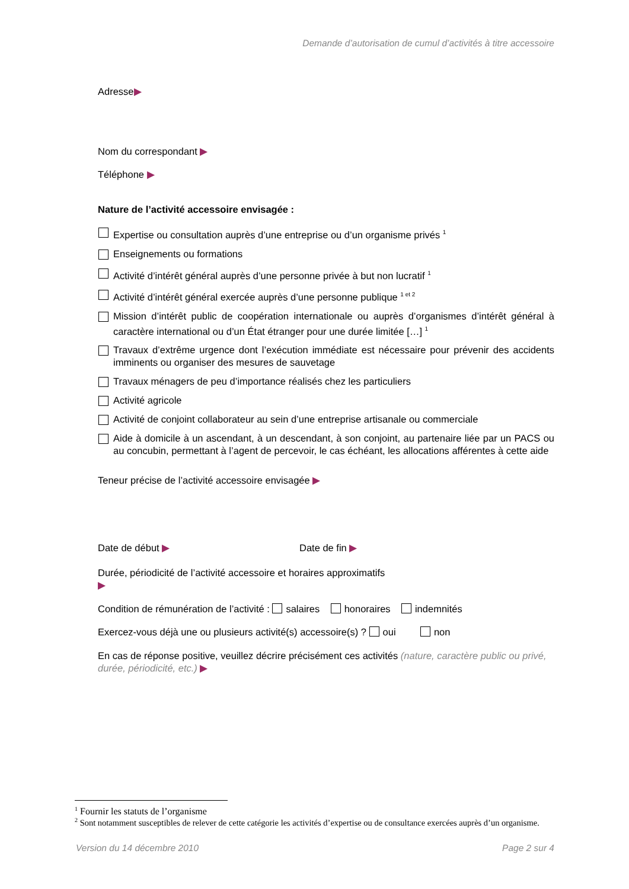Demande d’autorisation de cumul d’activités à titre accessoire
Adresse▶
Nom du correspondant ▶
Téléphone ▶
Nature de l’activité accessoire envisagée :
Expertise ou consultation auprès d’une entreprise ou d’un organisme privés <sup>1</sup>
Enseignements ou formations
Activité d’intérêt général auprès d’une personne privée à but non lucratif <sup>1</sup>
Activité d’intérêt général exercée auprès d’une personne publique <sup>1 et 2</sup>
Mission d’intérêt public de coopération internationale ou auprès d’organismes d’intérêt général à caractère international ou d’un État étranger pour une durée limitée […] <sup>1</sup>
Travaux d’extrême urgence dont l’exécution immédiate est nécessaire pour prévenir des accidents imminents ou organiser des mesures de sauvetage
Travaux ménagers de peu d’importance réalisés chez les particuliers
Activité agricole
Activité de conjoint collaborateur au sein d’une entreprise artisanale ou commerciale
Aide à domicile à un ascendant, à un descendant, à son conjoint, au partenaire liée par un PACS ou au concubin, permettant à l’agent de percevoir, le cas échéant, les allocations afférentes à cette aide
Teneur précise de l’activité accessoire envisagée ▶
Date de début ▶ Date de fin ▶
Durée, périodicité de l’activité accessoire et horaires approximatifs
▶
Condition de rémunération de l’activité : salaires honoraires indemnités
Exercez-vous déjà une ou plusieurs activité(s) accessoire(s) ? oui non
En cas de réponse positive, veuillez décrire précisément ces activités (nature, caractère public ou privé, durée, périodicité, etc.) ▶
<sup>1</sup> Fournir les statuts de l’organisme
<sup>2</sup> Sont notamment susceptibles de relever de cette catégorie les activités d’expertise ou de consultance exercées auprès d’un organisme.
Version du 14 décembre 2010 Page 2 sur 4